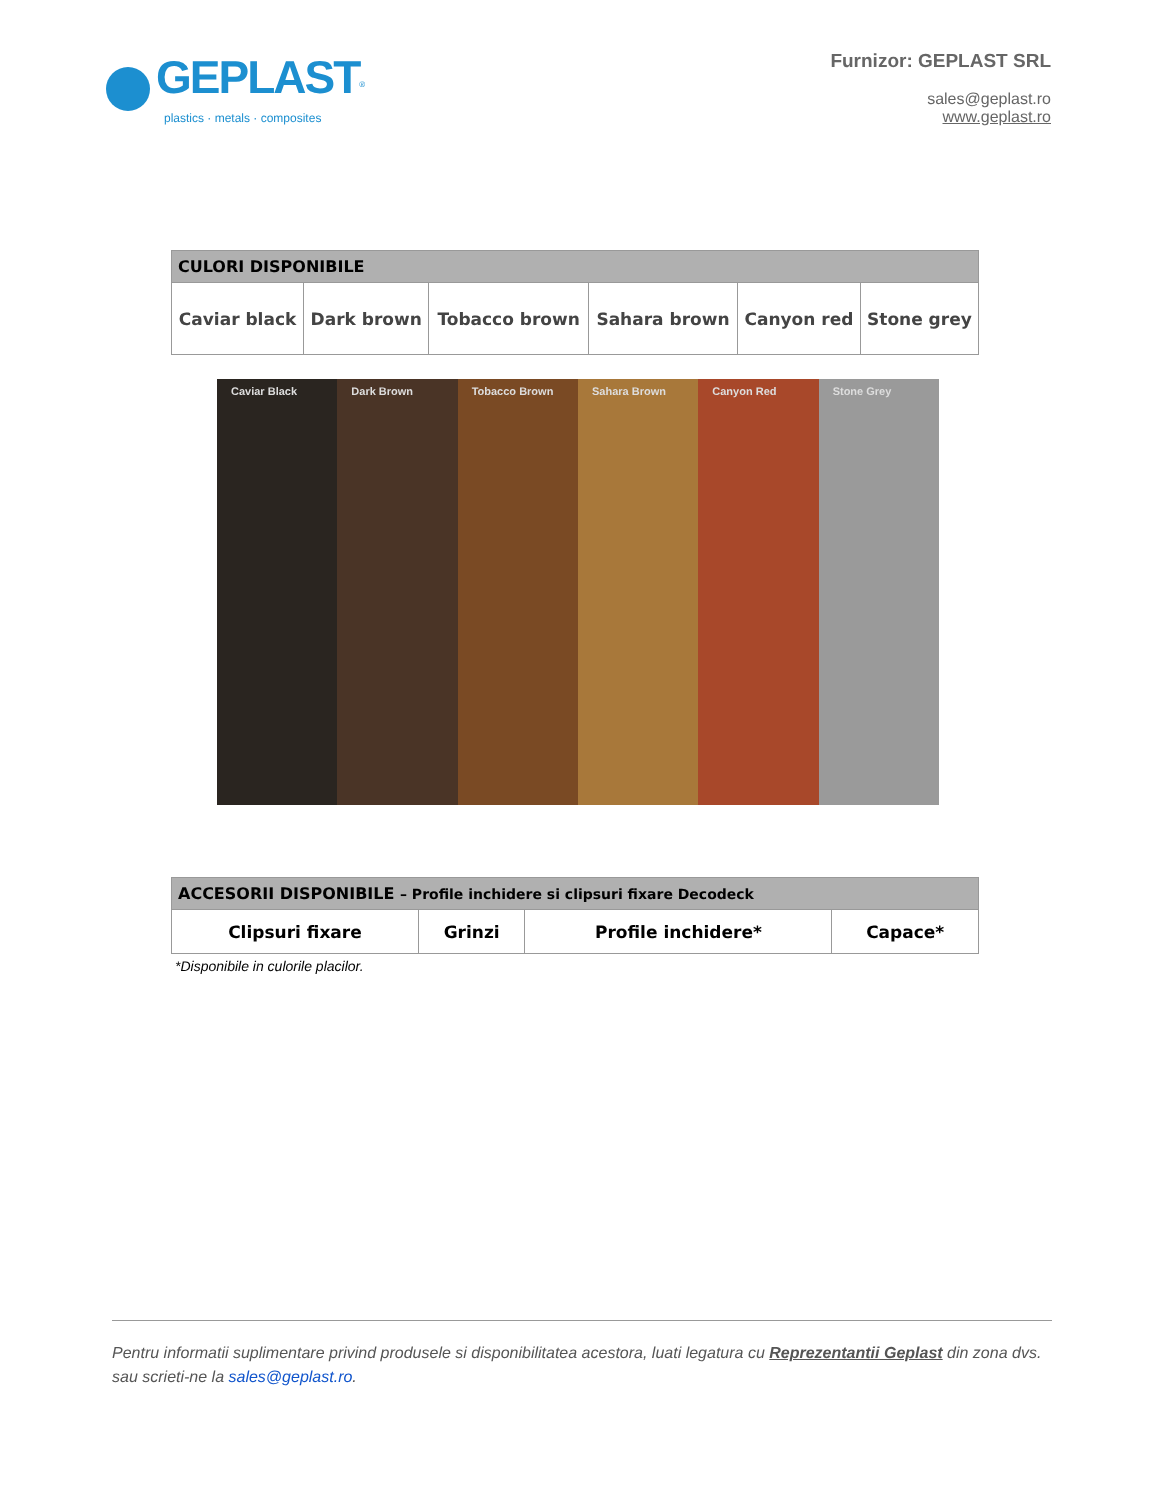GEPLAST<sup>®</sup>
plastics · metals · composites
Furnizor: GEPLAST SRL
sales@geplast.ro
www.geplast.ro
| CULORI DISPONIBILE | | | | | |
| --- | --- | --- | --- | --- | --- |
| Caviar black | Dark brown | Tobacco brown | Sahara brown | Canyon red | Stone grey |
Caviar Black Dark Brown Tobacco Brown Sahara Brown Canyon Red Stone Grey
| ACCESORII DISPONIBILE – Profile inchidere si clipsuri fixare Decodeck | | | |
| --- | --- | --- | --- |
| Clipsuri fixare | Grinzi | Profile inchidere* | Capace* |
*Disponibile in culorile placilor.
Pentru informatii suplimentare privind produsele si disponibilitatea acestora, luati legatura cu Reprezentantii Geplast din zona dvs. sau scrieti-ne la sales@geplast.ro.